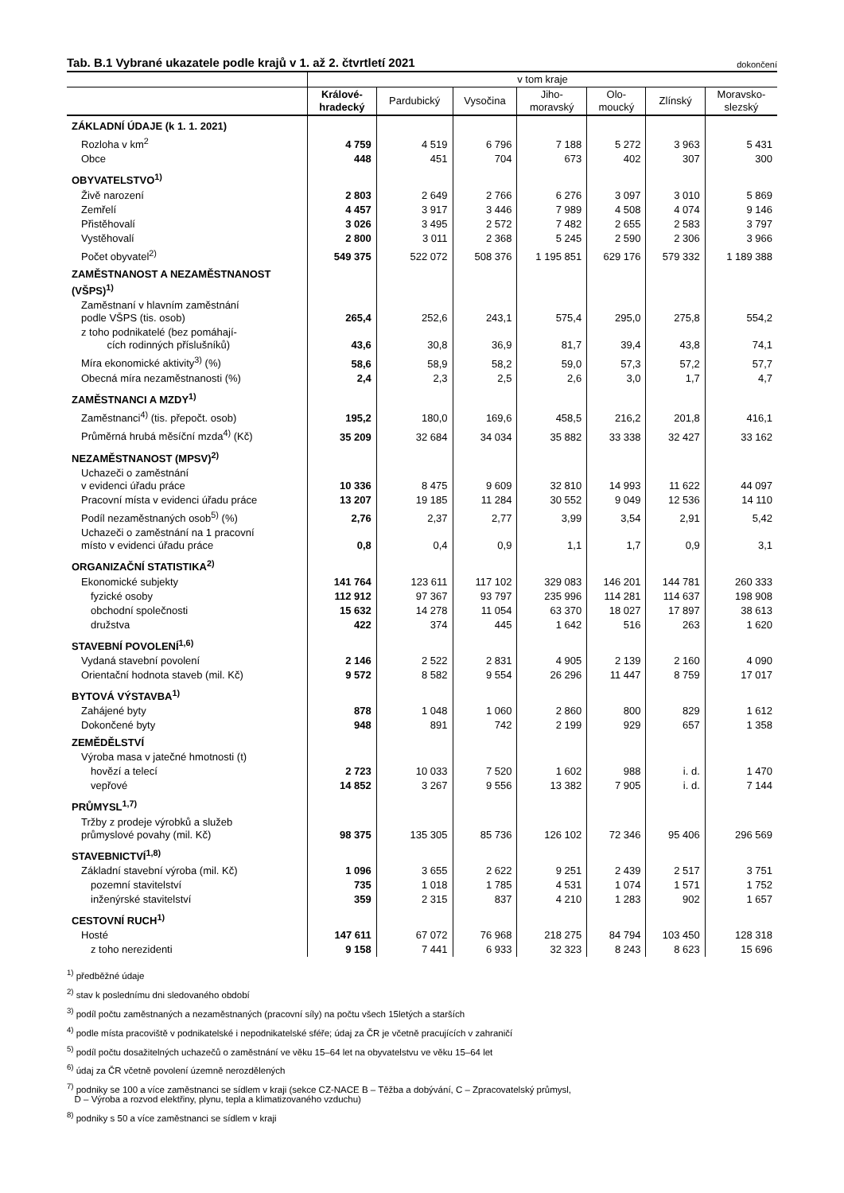Tab. B.1 Vybrané ukazatele podle krajů v 1. až 2. čtvrtletí 2021
dokončení
| | v tom kraje | | | | | | |
| --- | --- | --- | --- | --- | --- | --- | --- |
| | Králové- hradecký | Pardubický | Vysočina | Jiho- moravský | Olo- moucký | Zlínský | Moravsko- slezský |
| ZÁKLADNÍ ÚDAJE (k 1. 1. 2021) | | | | | | | |
| Rozloha v km<sup>2</sup> | 4 759 | 4 519 | 6 796 | 7 188 | 5 272 | 3 963 | 5 431 |
| Obce | 448 | 451 | 704 | 673 | 402 | 307 | 300 |
| OBYVATELSTVO<sup>1)</sup> | | | | | | | |
| Živě narození | 2 803 | 2 649 | 2 766 | 6 276 | 3 097 | 3 010 | 5 869 |
| Zemřelí | 4 457 | 3 917 | 3 446 | 7 989 | 4 508 | 4 074 | 9 146 |
| Přistěhovalí | 3 026 | 3 495 | 2 572 | 7 482 | 2 655 | 2 583 | 3 797 |
| Vystěhovalí | 2 800 | 3 011 | 2 368 | 5 245 | 2 590 | 2 306 | 3 966 |
| Počet obyvatel<sup>2)</sup> | 549 375 | 522 072 | 508 376 | 1 195 851 | 629 176 | 579 332 | 1 189 388 |
| ZAMĚSTNANOST A NEZAMĚSTNANOST (VŠPS)<sup>1)</sup> | | | | | | | |
| Zaměstnaní v hlavním zaměstnání podle VŠPS (tis. osob) | 265,4 | 252,6 | 243,1 | 575,4 | 295,0 | 275,8 | 554,2 |
| z toho podnikatelé (bez pomáhají- cích rodinných příslušníků) | 43,6 | 30,8 | 36,9 | 81,7 | 39,4 | 43,8 | 74,1 |
| Míra ekonomické aktivity<sup>3)</sup> (%) | 58,6 | 58,9 | 58,2 | 59,0 | 57,3 | 57,2 | 57,7 |
| Obecná míra nezaměstnanosti (%) | 2,4 | 2,3 | 2,5 | 2,6 | 3,0 | 1,7 | 4,7 |
| ZAMĚSTNANCI A MZDY<sup>1)</sup> | | | | | | | |
| Zaměstnanci<sup>4)</sup> (tis. přepočt. osob) | 195,2 | 180,0 | 169,6 | 458,5 | 216,2 | 201,8 | 416,1 |
| Průměrná hrubá měsíční mzda<sup>4)</sup> (Kč) | 35 209 | 32 684 | 34 034 | 35 882 | 33 338 | 32 427 | 33 162 |
| NEZAMĚSTNANOST (MPSV)<sup>2)</sup> | | | | | | | |
| Uchazeči o zaměstnání v evidenci úřadu práce | 10 336 | 8 475 | 9 609 | 32 810 | 14 993 | 11 622 | 44 097 |
| Pracovní místa v evidenci úřadu práce | 13 207 | 19 185 | 11 284 | 30 552 | 9 049 | 12 536 | 14 110 |
| Podíl nezaměstnaných osob<sup>5)</sup> (%) | 2,76 | 2,37 | 2,77 | 3,99 | 3,54 | 2,91 | 5,42 |
| Uchazeči o zaměstnání na 1 pracovní místo v evidenci úřadu práce | 0,8 | 0,4 | 0,9 | 1,1 | 1,7 | 0,9 | 3,1 |
| ORGANIZAČNÍ STATISTIKA<sup>2)</sup> | | | | | | | |
| Ekonomické subjekty | 141 764 | 123 611 | 117 102 | 329 083 | 146 201 | 144 781 | 260 333 |
| fyzické osoby | 112 912 | 97 367 | 93 797 | 235 996 | 114 281 | 114 637 | 198 908 |
| obchodní společnosti | 15 632 | 14 278 | 11 054 | 63 370 | 18 027 | 17 897 | 38 613 |
| družstva | 422 | 374 | 445 | 1 642 | 516 | 263 | 1 620 |
| STAVEBNÍ POVOLENÍ<sup>1,6)</sup> | | | | | | | |
| Vydaná stavební povolení | 2 146 | 2 522 | 2 831 | 4 905 | 2 139 | 2 160 | 4 090 |
| Orientační hodnota staveb (mil. Kč) | 9 572 | 8 582 | 9 554 | 26 296 | 11 447 | 8 759 | 17 017 |
| BYTOVÁ VÝSTAVBA<sup>1)</sup> | | | | | | | |
| Zahájené byty | 878 | 1 048 | 1 060 | 2 860 | 800 | 829 | 1 612 |
| Dokončené byty | 948 | 891 | 742 | 2 199 | 929 | 657 | 1 358 |
| ZEMĚDĚLSTVÍ | | | | | | | |
| Výroba masa v jatečné hmotnosti (t) | | | | | | | |
| hovězí a telecí | 2 723 | 10 033 | 7 520 | 1 602 | 988 | i. d. | 1 470 |
| vepřové | 14 852 | 3 267 | 9 556 | 13 382 | 7 905 | i. d. | 7 144 |
| PRŮMYSL<sup>1,7)</sup> | | | | | | | |
| Tržby z prodeje výrobků a služeb průmyslové povahy (mil. Kč) | 98 375 | 135 305 | 85 736 | 126 102 | 72 346 | 95 406 | 296 569 |
| STAVEBNICTVÍ<sup>1,8)</sup> | | | | | | | |
| Základní stavební výroba (mil. Kč) | 1 096 | 3 655 | 2 622 | 9 251 | 2 439 | 2 517 | 3 751 |
| pozemní stavitelství | 735 | 1 018 | 1 785 | 4 531 | 1 074 | 1 571 | 1 752 |
| inženýrské stavitelství | 359 | 2 315 | 837 | 4 210 | 1 283 | 902 | 1 657 |
| CESTOVNÍ RUCH<sup>1)</sup> | | | | | | | |
| Hosté | 147 611 | 67 072 | 76 968 | 218 275 | 84 794 | 103 450 | 128 318 |
| z toho nerezidenti | 9 158 | 7 441 | 6 933 | 32 323 | 8 243 | 8 623 | 15 696 |
<sup>1)</sup> předběžné údaje
<sup>2)</sup> stav k poslednímu dni sledovaného období
<sup>3)</sup> podíl počtu zaměstnaných a nezaměstnaných (pracovní síly) na počtu všech 15letých a starších
<sup>4)</sup> podle místa pracoviště v podnikatelské i nepodnikatelské sféře; údaj za ČR je včetně pracujících v zahraničí
<sup>5)</sup> podíl počtu dosažitelných uchazečů o zaměstnání ve věku 15–64 let na obyvatelstvu ve věku 15–64 let
<sup>6)</sup> údaj za ČR včetně povolení územně nerozdělených
<sup>7)</sup> podniky se 100 a více zaměstnanci se sídlem v kraji (sekce CZ-NACE B – Těžba a dobývání, C – Zpracovatelský průmysl,
D – Výroba a rozvod elektřiny, plynu, tepla a klimatizovaného vzduchu)
<sup>8)</sup> podniky s 50 a více zaměstnanci se sídlem v kraji